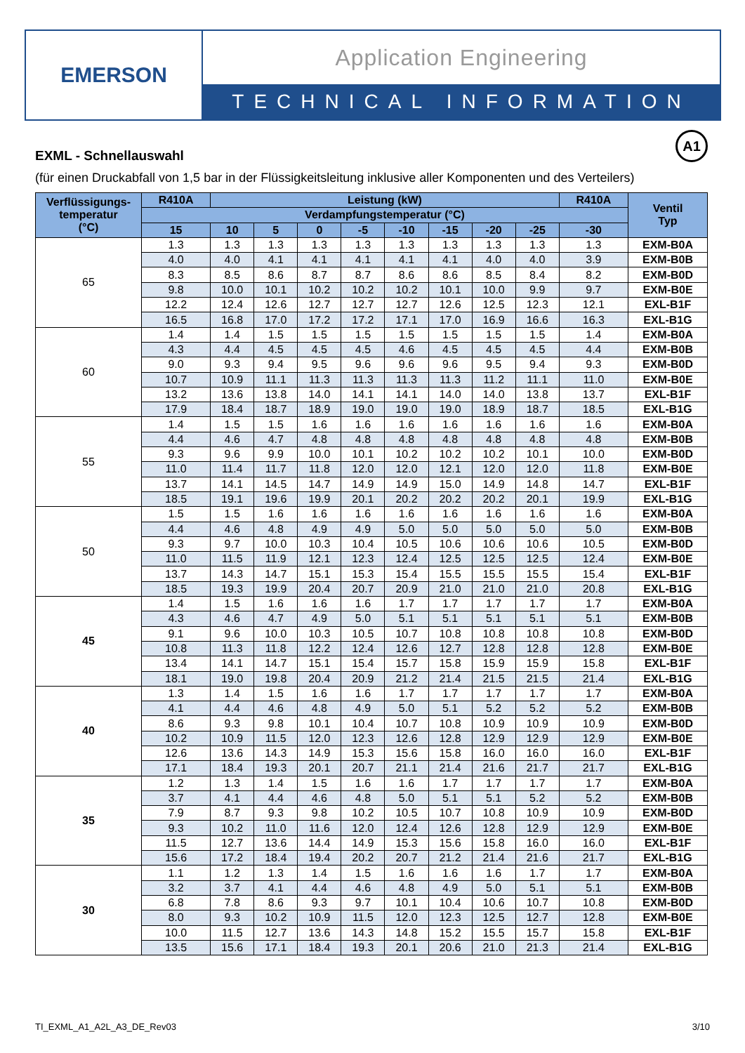EMERSON
Application Engineering
TECHNICAL INFORMATION
A1
EXML - Schnellauswahl
(für einen Druckabfall von 1,5 bar in der Flüssigkeitsleitung inklusive aller Komponenten und des Verteilers)
| Verflüssigungs- temperatur (°C) | R410A | Leistung (kW) | | | | | | | | R410A | Ventil Typ |
| --- | --- | --- | --- | --- | --- | --- | --- | --- | --- | --- | --- |
| | Verdampfungstemperatur (°C) | | | | | | | | | | |
| | 15 | 10 | 5 | 0 | -5 | -10 | -15 | -20 | -25 | -30 | |
| 65 | 1.3 | 1.3 | 1.3 | 1.3 | 1.3 | 1.3 | 1.3 | 1.3 | 1.3 | 1.3 | EXM-B0A |
| | 4.0 | 4.0 | 4.1 | 4.1 | 4.1 | 4.1 | 4.1 | 4.0 | 4.0 | 3.9 | EXM-B0B |
| | 8.3 | 8.5 | 8.6 | 8.7 | 8.7 | 8.6 | 8.6 | 8.5 | 8.4 | 8.2 | EXM-B0D |
| | 9.8 | 10.0 | 10.1 | 10.2 | 10.2 | 10.2 | 10.1 | 10.0 | 9.9 | 9.7 | EXM-B0E |
| | 12.2 | 12.4 | 12.6 | 12.7 | 12.7 | 12.7 | 12.6 | 12.5 | 12.3 | 12.1 | EXL-B1F |
| | 16.5 | 16.8 | 17.0 | 17.2 | 17.2 | 17.1 | 17.0 | 16.9 | 16.6 | 16.3 | EXL-B1G |
| 60 | 1.4 | 1.4 | 1.5 | 1.5 | 1.5 | 1.5 | 1.5 | 1.5 | 1.5 | 1.4 | EXM-B0A |
| | 4.3 | 4.4 | 4.5 | 4.5 | 4.5 | 4.6 | 4.5 | 4.5 | 4.5 | 4.4 | EXM-B0B |
| | 9.0 | 9.3 | 9.4 | 9.5 | 9.6 | 9.6 | 9.6 | 9.5 | 9.4 | 9.3 | EXM-B0D |
| | 10.7 | 10.9 | 11.1 | 11.3 | 11.3 | 11.3 | 11.3 | 11.2 | 11.1 | 11.0 | EXM-B0E |
| | 13.2 | 13.6 | 13.8 | 14.0 | 14.1 | 14.1 | 14.0 | 14.0 | 13.8 | 13.7 | EXL-B1F |
| | 17.9 | 18.4 | 18.7 | 18.9 | 19.0 | 19.0 | 19.0 | 18.9 | 18.7 | 18.5 | EXL-B1G |
| 55 | 1.4 | 1.5 | 1.5 | 1.6 | 1.6 | 1.6 | 1.6 | 1.6 | 1.6 | 1.6 | EXM-B0A |
| | 4.4 | 4.6 | 4.7 | 4.8 | 4.8 | 4.8 | 4.8 | 4.8 | 4.8 | 4.8 | EXM-B0B |
| | 9.3 | 9.6 | 9.9 | 10.0 | 10.1 | 10.2 | 10.2 | 10.2 | 10.1 | 10.0 | EXM-B0D |
| | 11.0 | 11.4 | 11.7 | 11.8 | 12.0 | 12.0 | 12.1 | 12.0 | 12.0 | 11.8 | EXM-B0E |
| | 13.7 | 14.1 | 14.5 | 14.7 | 14.9 | 14.9 | 15.0 | 14.9 | 14.8 | 14.7 | EXL-B1F |
| | 18.5 | 19.1 | 19.6 | 19.9 | 20.1 | 20.2 | 20.2 | 20.2 | 20.1 | 19.9 | EXL-B1G |
| 50 | 1.5 | 1.5 | 1.6 | 1.6 | 1.6 | 1.6 | 1.6 | 1.6 | 1.6 | 1.6 | EXM-B0A |
| | 4.4 | 4.6 | 4.8 | 4.9 | 4.9 | 5.0 | 5.0 | 5.0 | 5.0 | 5.0 | EXM-B0B |
| | 9.3 | 9.7 | 10.0 | 10.3 | 10.4 | 10.5 | 10.6 | 10.6 | 10.6 | 10.5 | EXM-B0D |
| | 11.0 | 11.5 | 11.9 | 12.1 | 12.3 | 12.4 | 12.5 | 12.5 | 12.5 | 12.4 | EXM-B0E |
| | 13.7 | 14.3 | 14.7 | 15.1 | 15.3 | 15.4 | 15.5 | 15.5 | 15.5 | 15.4 | EXL-B1F |
| | 18.5 | 19.3 | 19.9 | 20.4 | 20.7 | 20.9 | 21.0 | 21.0 | 21.0 | 20.8 | EXL-B1G |
| 45 | 1.4 | 1.5 | 1.6 | 1.6 | 1.6 | 1.7 | 1.7 | 1.7 | 1.7 | 1.7 | EXM-B0A |
| | 4.3 | 4.6 | 4.7 | 4.9 | 5.0 | 5.1 | 5.1 | 5.1 | 5.1 | 5.1 | EXM-B0B |
| | 9.1 | 9.6 | 10.0 | 10.3 | 10.5 | 10.7 | 10.8 | 10.8 | 10.8 | 10.8 | EXM-B0D |
| | 10.8 | 11.3 | 11.8 | 12.2 | 12.4 | 12.6 | 12.7 | 12.8 | 12.8 | 12.8 | EXM-B0E |
| | 13.4 | 14.1 | 14.7 | 15.1 | 15.4 | 15.7 | 15.8 | 15.9 | 15.9 | 15.8 | EXL-B1F |
| | 18.1 | 19.0 | 19.8 | 20.4 | 20.9 | 21.2 | 21.4 | 21.5 | 21.5 | 21.4 | EXL-B1G |
| 40 | 1.3 | 1.4 | 1.5 | 1.6 | 1.6 | 1.7 | 1.7 | 1.7 | 1.7 | 1.7 | EXM-B0A |
| | 4.1 | 4.4 | 4.6 | 4.8 | 4.9 | 5.0 | 5.1 | 5.2 | 5.2 | 5.2 | EXM-B0B |
| | 8.6 | 9.3 | 9.8 | 10.1 | 10.4 | 10.7 | 10.8 | 10.9 | 10.9 | 10.9 | EXM-B0D |
| | 10.2 | 10.9 | 11.5 | 12.0 | 12.3 | 12.6 | 12.8 | 12.9 | 12.9 | 12.9 | EXM-B0E |
| | 12.6 | 13.6 | 14.3 | 14.9 | 15.3 | 15.6 | 15.8 | 16.0 | 16.0 | 16.0 | EXL-B1F |
| | 17.1 | 18.4 | 19.3 | 20.1 | 20.7 | 21.1 | 21.4 | 21.6 | 21.7 | 21.7 | EXL-B1G |
| 35 | 1.2 | 1.3 | 1.4 | 1.5 | 1.6 | 1.6 | 1.7 | 1.7 | 1.7 | 1.7 | EXM-B0A |
| | 3.7 | 4.1 | 4.4 | 4.6 | 4.8 | 5.0 | 5.1 | 5.1 | 5.2 | 5.2 | EXM-B0B |
| | 7.9 | 8.7 | 9.3 | 9.8 | 10.2 | 10.5 | 10.7 | 10.8 | 10.9 | 10.9 | EXM-B0D |
| | 9.3 | 10.2 | 11.0 | 11.6 | 12.0 | 12.4 | 12.6 | 12.8 | 12.9 | 12.9 | EXM-B0E |
| | 11.5 | 12.7 | 13.6 | 14.4 | 14.9 | 15.3 | 15.6 | 15.8 | 16.0 | 16.0 | EXL-B1F |
| | 15.6 | 17.2 | 18.4 | 19.4 | 20.2 | 20.7 | 21.2 | 21.4 | 21.6 | 21.7 | EXL-B1G |
| 30 | 1.1 | 1.2 | 1.3 | 1.4 | 1.5 | 1.6 | 1.6 | 1.6 | 1.7 | 1.7 | EXM-B0A |
| | 3.2 | 3.7 | 4.1 | 4.4 | 4.6 | 4.8 | 4.9 | 5.0 | 5.1 | 5.1 | EXM-B0B |
| | 6.8 | 7.8 | 8.6 | 9.3 | 9.7 | 10.1 | 10.4 | 10.6 | 10.7 | 10.8 | EXM-B0D |
| | 8.0 | 9.3 | 10.2 | 10.9 | 11.5 | 12.0 | 12.3 | 12.5 | 12.7 | 12.8 | EXM-B0E |
| | 10.0 | 11.5 | 12.7 | 13.6 | 14.3 | 14.8 | 15.2 | 15.5 | 15.7 | 15.8 | EXL-B1F |
| | 13.5 | 15.6 | 17.1 | 18.4 | 19.3 | 20.1 | 20.6 | 21.0 | 21.3 | 21.4 | EXL-B1G |
TI_EXML_A1_A2L_A3_DE_Rev03 3/10